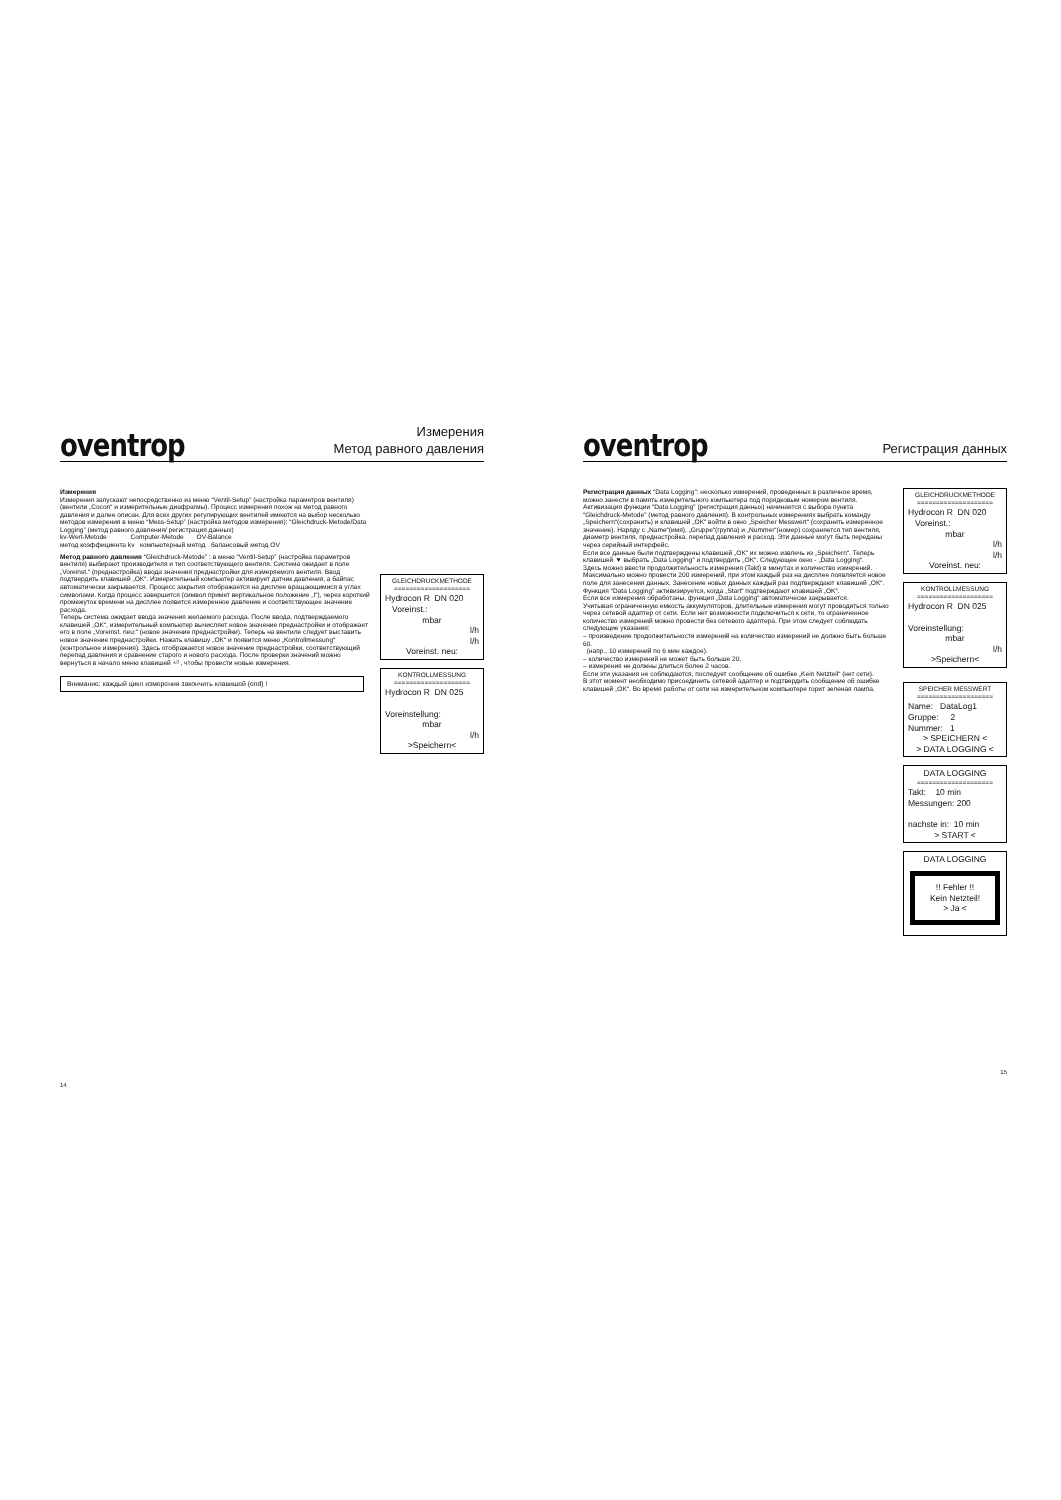oventrop
Измерения
Метод равного давления
Измерения
Измерения запускают непосредственно из меню “Ventil-Setup” (настройка параметров вентиля) (вентили „Cocon“ и измерительные диафрагмы). Процесс измерения похож на метод равного давления и далее описан. Для всех других регулирующих вентилей имеются на выбор несколько методов измерения в меню “Mess-Setup” (настройка методов измерения): “Gleichdruck-Metode/Data Logging” (метод равного давления/ регистрация данных)
kv-Wert-Metode Computer-Metode OV-Balance
метод коэффициента kv компьютерный метод балансовый метод OV
Метод равного давления “Gleichdruck-Metode” : в меню “Ventil-Setup” (настройка параметров вентиля) выбирают производителя и тип соответствующего вентиля. Система ожидает в поле „Voreinst.“ (преднастройка) ввода значения преднастройки для измеряемого вентиля. Ввод подтвердить клавишей „OK“. Измерительный компьютер активирует датчик давления, а байпас автоматически закрывается. Процесс закрытия отображается на дисплее вращающимися в углах символами. Когда процесс завершится (символ примет вертикальное положение „I“), через короткий промежуток времени на дисплее появится измеренное давление и соответствующее значение расхода.
Теперь система ожидает ввода значения желаемого расхода. После ввода, подтверждаемого клавишей „OK“, измерительный компьютер вычисляет новое значение преднастройки и отображает его в поле „Voreinst. neu:“ (новое значение преднастройки). Теперь на вентиле следует выставить новое значение преднастройки. Нажать клавишу „OK“ и появится меню „Kontrollmessung“ (контрольное измерения). Здесь отображается новое значение преднастройки, соответствующий перепад давления и сравнение старого и нового расхода. После проверки значений можно вернуться в начало меню клавишей ⏎ , чтобы провести новые измерения.
Внимание: каждый цикл измерения закончить клавишей (end) !
GLEICHDRUCKMETHODE
====================
Hydrocon R DN 020
Voreinst.:
mbar
l/h
l/h
Voreinst. neu:
KONTROLLMESSUNG
====================
Hydrocon R DN 025
Voreinstellung:
mbar
l/h
>Speichern<
14
oventrop
Регистрация данных
Регистрация данных “Data Logging”: несколько измерений, проведенных в различное время, можно занести в память измерительного компьютера под порядковым номером вентиля.
Активизация функции “Data Logging” (регистрация данных) начинается с выбора пункта “Gleichdruck-Metode” (метод равного давления). В контрольных измерениях выбрать команду „Speichern“(сохранить) и клавишей „OK“ войти в окно „Speicher Messwert“ (сохранить измеренное значение). Наряду с „Name“(имя), „Gruppe“(группа) и „Nummer“(номер) сохраняется тип вентиля, диаметр вентиля, преднастройка, перепад давления и расход. Эти данные могут быть переданы через серийный интерфейс.
Если все данные были подтверждены клавишей „OK“ их можно извлечь из „Speichern“. Теперь клавишей ▼ выбрать „Data Logging“ и подтвердить „OK“. Следующее окно - „Data Logging“.
Здесь можно ввести продолжительность измерения (Takt) в минутах и количество измерений. Максимально можно провести 200 измерений, при этом каждый раз на дисплее появляется новое поле для занесения данных. Занесение новых данных каждый раз подтверждают клавишей „OK“. Функция “Data Logging” активизируется, когда „Start“ подтверждают клавишей „OK“.
Если все измерения обработаны, функция „Data Logging“ автоматически закрывается.
Учитывая ограниченную емкость аккумуляторов, длительные измерения могут проводиться только через сетевой адаптер от сети. Если нет возможности подключиться к сети, то ограниченное количество измерений можно провести без сетевого адаптера. При этом следует соблюдать следующие указания:
– произведение продолжительности измерений на количество измерений не должно быть больше 60.
(напр., 10 измерений по 6 мин каждое).
– количество измерений не может быть больше 20.
– измерения не должны длиться более 2 часов.
Если эти указания не соблюдаются, последует сообщение об ошибке „Kein Netzteil“ (нет сети).
В этот момент необходимо присоединить сетевой адаптер и подтвердить сообщение об ошибке клавишей „OK“. Во время работы от сети на измерительном компьютере горит зеленая лампа.
GLEICHDRUCKMETHODE
====================
Hydrocon R DN 020
Voreinst.:
mbar
l/h
l/h
Voreinst. neu:
KONTROLLMESSUNG
====================
Hydrocon R DN 025
Voreinstellung:
mbar
l/h
>Speichern<
SPEICHER MESSWERT
====================
Name: DataLog1
Gruppe: 2
Nummer: 1
> SPEICHERN <
> DATA LOGGING <
DATA LOGGING
====================
Takt: 10 min
Messungen: 200
nachste in: 10 min
> START <
DATA LOGGING
!! Fehler !!
Kein Netzteil!
> Ja <
15